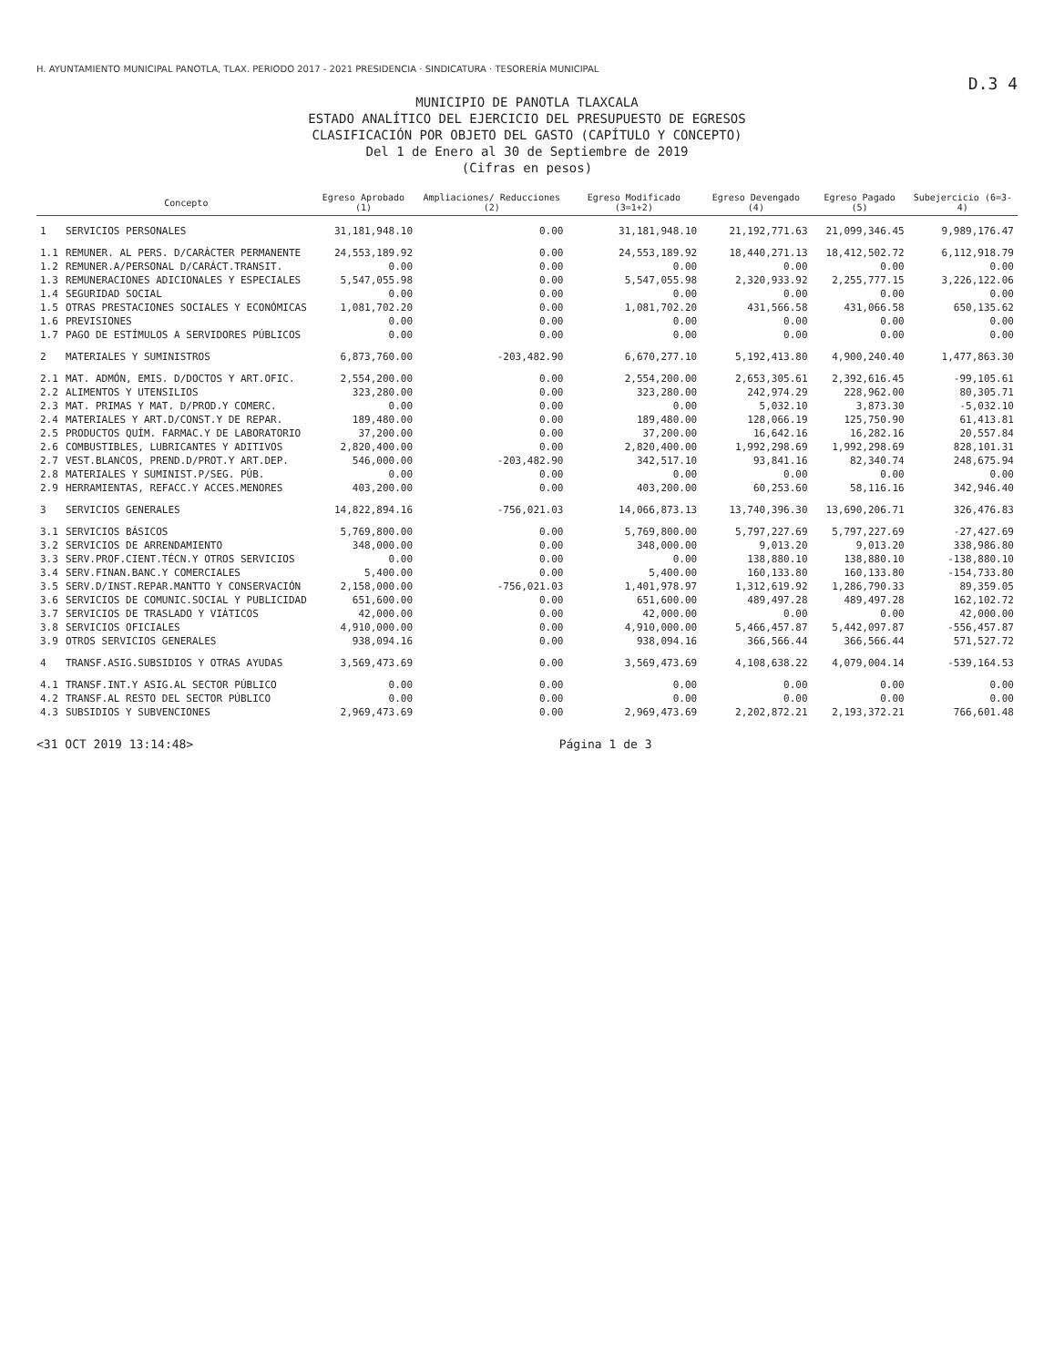H. AYUNTAMIENTO MUNICIPAL PANOTLA, TLAX. PERIODO 2017 - 2021 PRESIDENCIA · SINDICATURA · TESORERÍA MUNICIPAL
D.3 4
MUNICIPIO DE PANOTLA TLAXCALA
ESTADO ANALÍTICO DEL EJERCICIO DEL PRESUPUESTO DE EGRESOS
CLASIFICACIÓN POR OBJETO DEL GASTO (CAPÍTULO Y CONCEPTO)
Del 1 de Enero al 30 de Septiembre de 2019
(Cifras en pesos)
| | Concepto | Egreso Aprobado (1) | Ampliaciones/ Reducciones (2) | Egreso Modificado (3=1+2) | Egreso Devengado (4) | Egreso Pagado (5) | Subejercicio (6=3-4) |
| --- | --- | --- | --- | --- | --- | --- | --- |
| 1 | SERVICIOS PERSONALES | 31,181,948.10 | 0.00 | 31,181,948.10 | 21,192,771.63 | 21,099,346.45 | 9,989,176.47 |
| 1.1 | REMUNER. AL PERS. D/CARÁCTER PERMANENTE | 24,553,189.92 | 0.00 | 24,553,189.92 | 18,440,271.13 | 18,412,502.72 | 6,112,918.79 |
| 1.2 | REMUNER.A/PERSONAL D/CARÁCT.TRANSIT. | 0.00 | 0.00 | 0.00 | 0.00 | 0.00 | 0.00 |
| 1.3 | REMUNERACIONES ADICIONALES Y ESPECIALES | 5,547,055.98 | 0.00 | 5,547,055.98 | 2,320,933.92 | 2,255,777.15 | 3,226,122.06 |
| 1.4 | SEGURIDAD SOCIAL | 0.00 | 0.00 | 0.00 | 0.00 | 0.00 | 0.00 |
| 1.5 | OTRAS PRESTACIONES SOCIALES Y ECONÓMICAS | 1,081,702.20 | 0.00 | 1,081,702.20 | 431,566.58 | 431,066.58 | 650,135.62 |
| 1.6 | PREVISIONES | 0.00 | 0.00 | 0.00 | 0.00 | 0.00 | 0.00 |
| 1.7 | PAGO DE ESTÍMULOS A SERVIDORES PÚBLICOS | 0.00 | 0.00 | 0.00 | 0.00 | 0.00 | 0.00 |
| 2 | MATERIALES Y SUMINISTROS | 6,873,760.00 | -203,482.90 | 6,670,277.10 | 5,192,413.80 | 4,900,240.40 | 1,477,863.30 |
| 2.1 | MAT. ADMÓN, EMIS. D/DOCTOS Y ART.OFIC. | 2,554,200.00 | 0.00 | 2,554,200.00 | 2,653,305.61 | 2,392,616.45 | -99,105.61 |
| 2.2 | ALIMENTOS Y UTENSILIOS | 323,280.00 | 0.00 | 323,280.00 | 242,974.29 | 228,962.00 | 80,305.71 |
| 2.3 | MAT. PRIMAS Y MAT. D/PROD.Y COMERC. | 0.00 | 0.00 | 0.00 | 5,032.10 | 3,873.30 | -5,032.10 |
| 2.4 | MATERIALES Y ART.D/CONST.Y DE REPAR. | 189,480.00 | 0.00 | 189,480.00 | 128,066.19 | 125,750.90 | 61,413.81 |
| 2.5 | PRODUCTOS QUÍM. FARMAC.Y DE LABORATORIO | 37,200.00 | 0.00 | 37,200.00 | 16,642.16 | 16,282.16 | 20,557.84 |
| 2.6 | COMBUSTIBLES, LUBRICANTES Y ADITIVOS | 2,820,400.00 | 0.00 | 2,820,400.00 | 1,992,298.69 | 1,992,298.69 | 828,101.31 |
| 2.7 | VEST.BLANCOS, PREND.D/PROT.Y ART.DEP. | 546,000.00 | -203,482.90 | 342,517.10 | 93,841.16 | 82,340.74 | 248,675.94 |
| 2.8 | MATERIALES Y SUMINIST.P/SEG. PÚB. | 0.00 | 0.00 | 0.00 | 0.00 | 0.00 | 0.00 |
| 2.9 | HERRAMIENTAS, REFACC.Y ACCES.MENORES | 403,200.00 | 0.00 | 403,200.00 | 60,253.60 | 58,116.16 | 342,946.40 |
| 3 | SERVICIOS GENERALES | 14,822,894.16 | -756,021.03 | 14,066,873.13 | 13,740,396.30 | 13,690,206.71 | 326,476.83 |
| 3.1 | SERVICIOS BÁSICOS | 5,769,800.00 | 0.00 | 5,769,800.00 | 5,797,227.69 | 5,797,227.69 | -27,427.69 |
| 3.2 | SERVICIOS DE ARRENDAMIENTO | 348,000.00 | 0.00 | 348,000.00 | 9,013.20 | 9,013.20 | 338,986.80 |
| 3.3 | SERV.PROF.CIENT.TÉCN.Y OTROS SERVICIOS | 0.00 | 0.00 | 0.00 | 138,880.10 | 138,880.10 | -138,880.10 |
| 3.4 | SERV.FINAN.BANC.Y COMERCIALES | 5,400.00 | 0.00 | 5,400.00 | 160,133.80 | 160,133.80 | -154,733.80 |
| 3.5 | SERV.D/INST.REPAR.MANTTO Y CONSERVACIÓN | 2,158,000.00 | -756,021.03 | 1,401,978.97 | 1,312,619.92 | 1,286,790.33 | 89,359.05 |
| 3.6 | SERVICIOS DE COMUNIC.SOCIAL Y PUBLICIDAD | 651,600.00 | 0.00 | 651,600.00 | 489,497.28 | 489,497.28 | 162,102.72 |
| 3.7 | SERVICIOS DE TRASLADO Y VIÁTICOS | 42,000.00 | 0.00 | 42,000.00 | 0.00 | 0.00 | 42,000.00 |
| 3.8 | SERVICIOS OFICIALES | 4,910,000.00 | 0.00 | 4,910,000.00 | 5,466,457.87 | 5,442,097.87 | -556,457.87 |
| 3.9 | OTROS SERVICIOS GENERALES | 938,094.16 | 0.00 | 938,094.16 | 366,566.44 | 366,566.44 | 571,527.72 |
| 4 | TRANSF.ASIG.SUBSIDIOS Y OTRAS AYUDAS | 3,569,473.69 | 0.00 | 3,569,473.69 | 4,108,638.22 | 4,079,004.14 | -539,164.53 |
| 4.1 | TRANSF.INT.Y ASIG.AL SECTOR PÚBLICO | 0.00 | 0.00 | 0.00 | 0.00 | 0.00 | 0.00 |
| 4.2 | TRANSF.AL RESTO DEL SECTOR PÚBLICO | 0.00 | 0.00 | 0.00 | 0.00 | 0.00 | 0.00 |
| 4.3 | SUBSIDIOS Y SUBVENCIONES | 2,969,473.69 | 0.00 | 2,969,473.69 | 2,202,872.21 | 2,193,372.21 | 766,601.48 |
<31 OCT 2019 13:14:48> Página 1 de 3